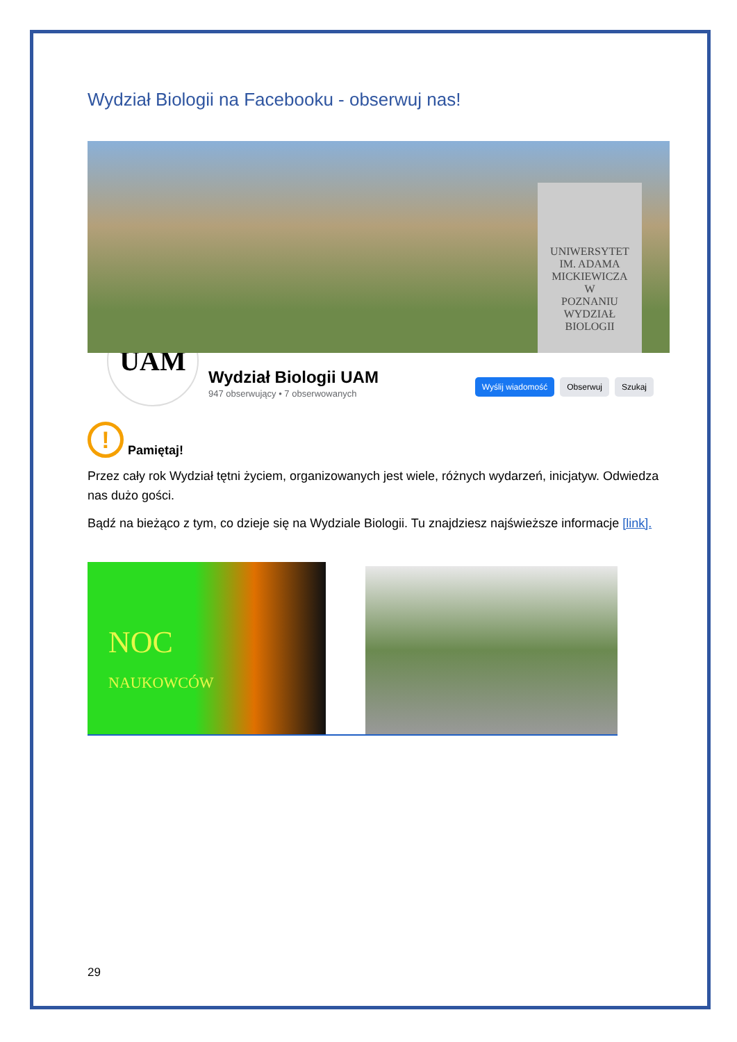Wydział Biologii na Facebooku - obserwuj nas!
UNIWERSYTET
IM. ADAMA
MICKIEWICZA
W
POZNANIU
WYDZIAŁ
BIOLOGII
UAM
Wydział Biologii UAM
947 obserwujący • 7 obserwowanych
Wyślij wiadomość Obserwuj Szukaj
!
Pamiętaj!
Przez cały rok Wydział tętni życiem, organizowanych jest wiele, różnych wydarzeń, inicjatyw. Odwiedza nas dużo gości.
Bądź na bieżąco z tym, co dzieje się na Wydziale Biologii. Tu znajdziesz najświeższe informacje [link].
NOC
NAUKOWCÓW
29